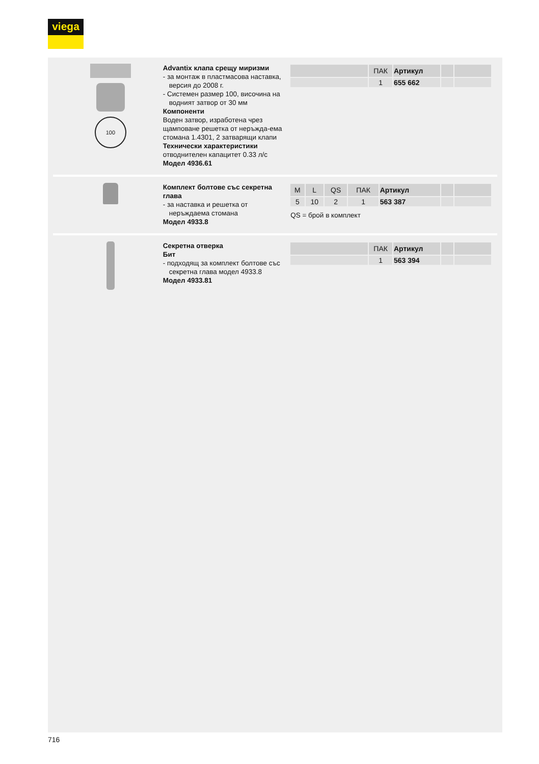viega
100
Advantix клапа срещу миризми
- за монтаж в пластмасова наставка, версия до 2008 г.
- Системен размер 100, височина на водният затвор от 30 мм
Компоненти
Воден затвор, изработена чрез щамповане решетка от неръжда-ема стомана 1.4301, 2 затварящи клапи
Технически характеристики
отводнителен капацитет 0.33 л/с
Модел 4936.61
| | ПАК | Артикул | | |
| --- | --- | --- | --- | --- |
| | 1 | 655 662 | | |
Комплект болтове със секретна глава
- за наставка и решетка от неръждаема стомана
Модел 4933.8
| M | L | QS | ПАК | Артикул | | |
| --- | --- | --- | --- | --- | --- | --- |
| 5 | 10 | 2 | 1 | 563 387 | | |
QS = брой в комплект
Секретна отверка
Бит
- подходящ за комплект болтове със секретна глава модел 4933.8
Модел 4933.81
| | ПАК | Артикул | | |
| --- | --- | --- | --- | --- |
| | 1 | 563 394 | | |
716